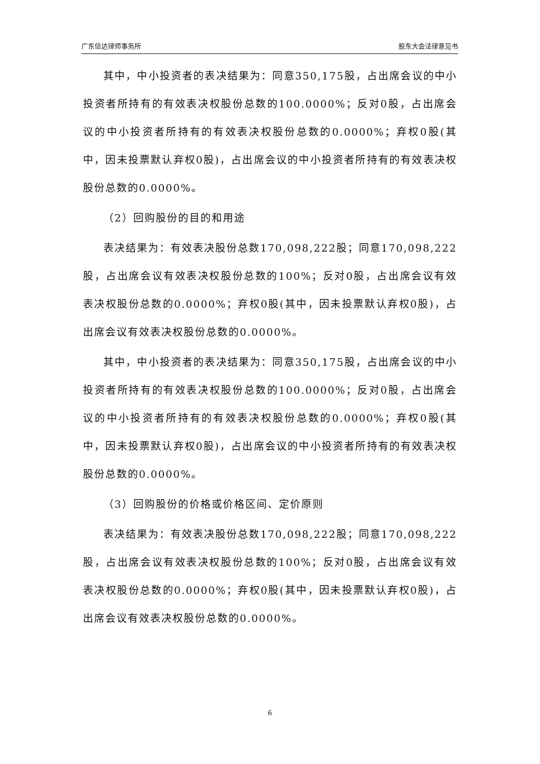广东信达律师事务所 股东大会法律意见书
其中，中小投资者的表决结果为：同意350,175股，占出席会议的中小投资者所持有的有效表决权股份总数的100.0000%；反对0股，占出席会议的中小投资者所持有的有效表决权股份总数的0.0000%；弃权0股(其中，因未投票默认弃权0股)，占出席会议的中小投资者所持有的有效表决权股份总数的0.0000%。
（2）回购股份的目的和用途
表决结果为：有效表决股份总数170,098,222股；同意170,098,222股，占出席会议有效表决权股份总数的100%；反对0股，占出席会议有效表决权股份总数的0.0000%；弃权0股(其中，因未投票默认弃权0股)，占出席会议有效表决权股份总数的0.0000%。
其中，中小投资者的表决结果为：同意350,175股，占出席会议的中小投资者所持有的有效表决权股份总数的100.0000%；反对0股，占出席会议的中小投资者所持有的有效表决权股份总数的0.0000%；弃权0股(其中，因未投票默认弃权0股)，占出席会议的中小投资者所持有的有效表决权股份总数的0.0000%。
（3）回购股份的价格或价格区间、定价原则
表决结果为：有效表决股份总数170,098,222股；同意170,098,222股，占出席会议有效表决权股份总数的100%；反对0股，占出席会议有效表决权股份总数的0.0000%；弃权0股(其中，因未投票默认弃权0股)，占出席会议有效表决权股份总数的0.0000%。
6